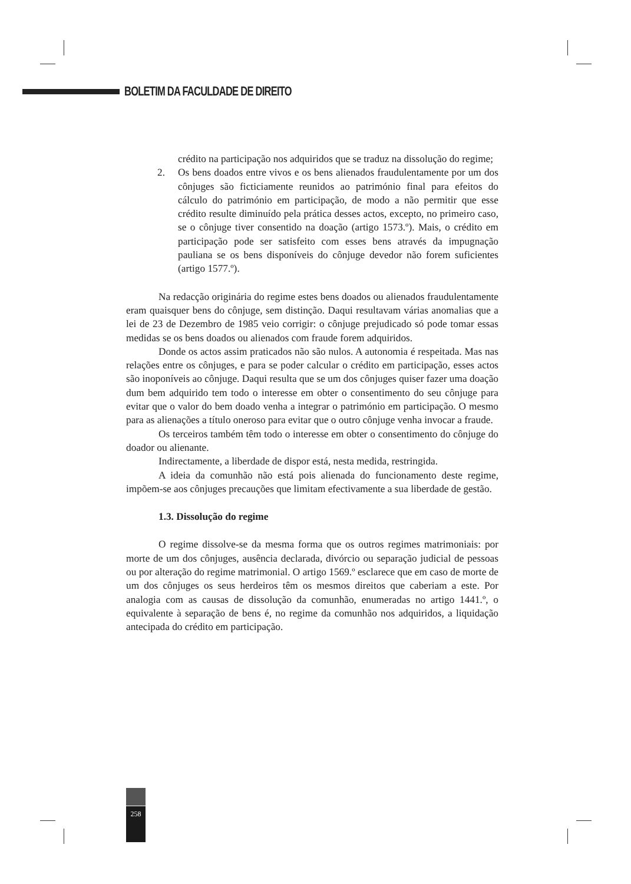BOLETIM DA FACULDADE DE DIREITO
crédito na participação nos adquiridos que se traduz na dissolução do regime;
2. Os bens doados entre vivos e os bens alienados fraudulentamente por um dos cônjuges são ficticiamente reunidos ao património final para efeitos do cálculo do património em participação, de modo a não permitir que esse crédito resulte diminuído pela prática desses actos, excepto, no primeiro caso, se o cônjuge tiver consentido na doação (artigo 1573.º). Mais, o crédito em participação pode ser satisfeito com esses bens através da impugnação pauliana se os bens disponíveis do cônjuge devedor não forem suficientes (artigo 1577.º).
Na redacção originária do regime estes bens doados ou alienados fraudulentamente eram quaisquer bens do cônjuge, sem distinção. Daqui resultavam várias anomalias que a lei de 23 de Dezembro de 1985 veio corrigir: o cônjuge prejudicado só pode tomar essas medidas se os bens doados ou alienados com fraude forem adquiridos.
Donde os actos assim praticados não são nulos. A autonomia é respeitada. Mas nas relações entre os cônjuges, e para se poder calcular o crédito em participação, esses actos são inoponíveis ao cônjuge. Daqui resulta que se um dos cônjuges quiser fazer uma doação dum bem adquirido tem todo o interesse em obter o consentimento do seu cônjuge para evitar que o valor do bem doado venha a integrar o património em participação. O mesmo para as alienações a título oneroso para evitar que o outro cônjuge venha invocar a fraude.
Os terceiros também têm todo o interesse em obter o consentimento do cônjuge do doador ou alienante.
Indirectamente, a liberdade de dispor está, nesta medida, restringida.
A ideia da comunhão não está pois alienada do funcionamento deste regime, impõem-se aos cônjuges precauções que limitam efectivamente a sua liberdade de gestão.
1.3. Dissolução do regime
O regime dissolve-se da mesma forma que os outros regimes matrimoniais: por morte de um dos cônjuges, ausência declarada, divórcio ou separação judicial de pessoas ou por alteração do regime matrimonial. O artigo 1569.º esclarece que em caso de morte de um dos cônjuges os seus herdeiros têm os mesmos direitos que caberiam a este. Por analogia com as causas de dissolução da comunhão, enumeradas no artigo 1441.º, o equivalente à separação de bens é, no regime da comunhão nos adquiridos, a liquidação antecipada do crédito em participação.
258